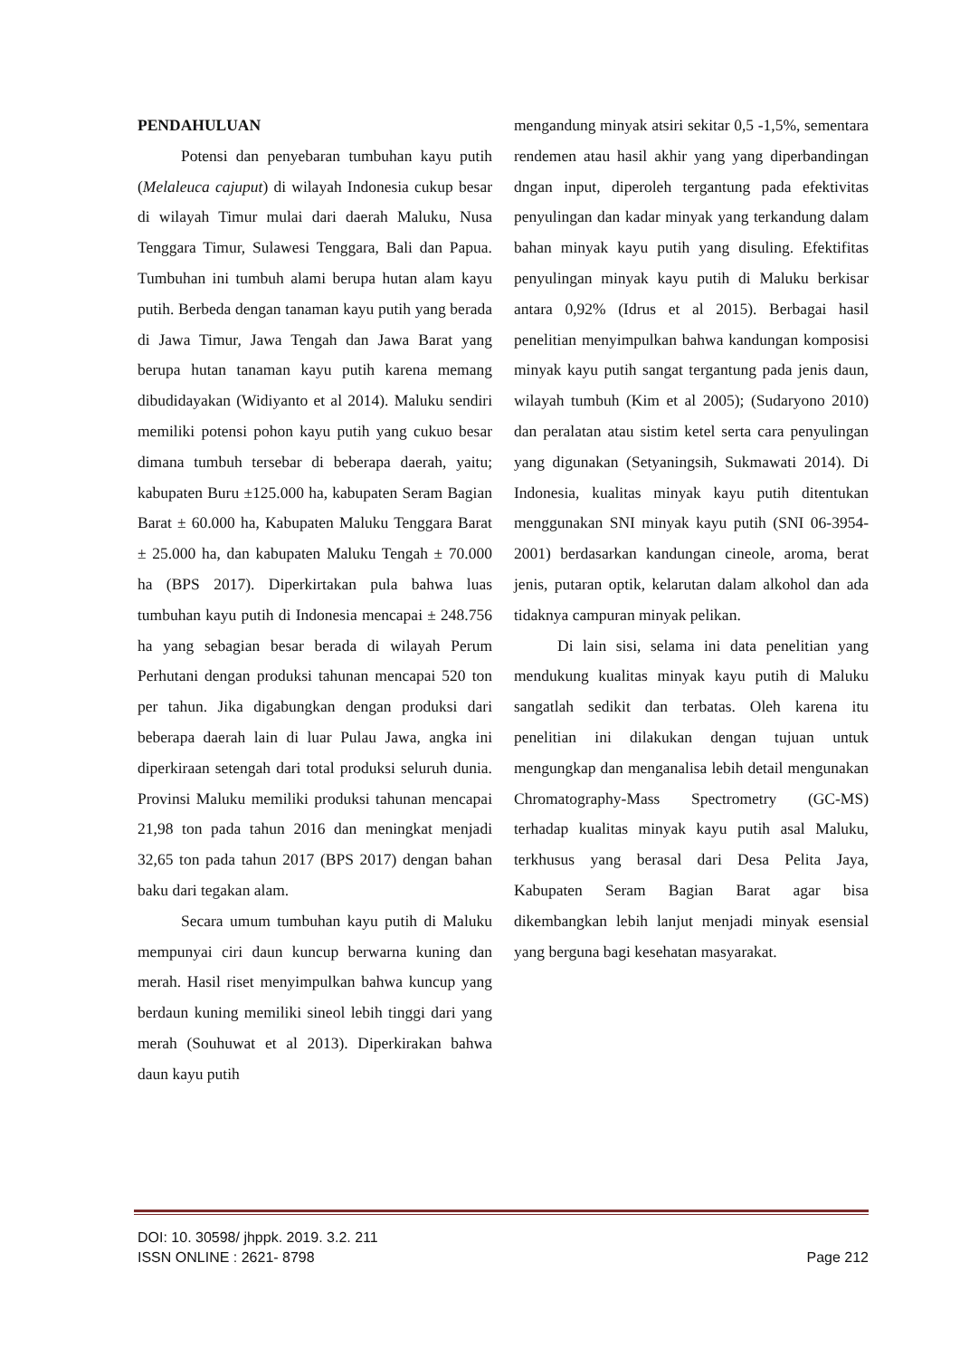PENDAHULUAN
Potensi dan penyebaran tumbuhan kayu putih (Melaleuca cajuput) di wilayah Indonesia cukup besar di wilayah Timur mulai dari daerah Maluku, Nusa Tenggara Timur, Sulawesi Tenggara, Bali dan Papua. Tumbuhan ini tumbuh alami berupa hutan alam kayu putih. Berbeda dengan tanaman kayu putih yang berada di Jawa Timur, Jawa Tengah dan Jawa Barat yang berupa hutan tanaman kayu putih karena memang dibudidayakan (Widiyanto et al 2014). Maluku sendiri memiliki potensi pohon kayu putih yang cukuo besar dimana tumbuh tersebar di beberapa daerah, yaitu; kabupaten Buru ±125.000 ha, kabupaten Seram Bagian Barat ± 60.000 ha, Kabupaten Maluku Tenggara Barat ± 25.000 ha, dan kabupaten Maluku Tengah ± 70.000 ha (BPS 2017). Diperkirtakan pula bahwa luas tumbuhan kayu putih di Indonesia mencapai ± 248.756 ha yang sebagian besar berada di wilayah Perum Perhutani dengan produksi tahunan mencapai 520 ton per tahun. Jika digabungkan dengan produksi dari beberapa daerah lain di luar Pulau Jawa, angka ini diperkiraan setengah dari total produksi seluruh dunia. Provinsi Maluku memiliki produksi tahunan mencapai 21,98 ton pada tahun 2016 dan meningkat menjadi 32,65 ton pada tahun 2017 (BPS 2017) dengan bahan baku dari tegakan alam.
Secara umum tumbuhan kayu putih di Maluku mempunyai ciri daun kuncup berwarna kuning dan merah. Hasil riset menyimpulkan bahwa kuncup yang berdaun kuning memiliki sineol lebih tinggi dari yang merah (Souhuwat et al 2013). Diperkirakan bahwa daun kayu putih
mengandung minyak atsiri sekitar 0,5 -1,5%, sementara rendemen atau hasil akhir yang yang diperbandingan dngan input, diperoleh tergantung pada efektivitas penyulingan dan kadar minyak yang terkandung dalam bahan minyak kayu putih yang disuling. Efektifitas penyulingan minyak kayu putih di Maluku berkisar antara 0,92% (Idrus et al 2015). Berbagai hasil penelitian menyimpulkan bahwa kandungan komposisi minyak kayu putih sangat tergantung pada jenis daun, wilayah tumbuh (Kim et al 2005); (Sudaryono 2010) dan peralatan atau sistim ketel serta cara penyulingan yang digunakan (Setyaningsih, Sukmawati 2014). Di Indonesia, kualitas minyak kayu putih ditentukan menggunakan SNI minyak kayu putih (SNI 06-3954-2001) berdasarkan kandungan cineole, aroma, berat jenis, putaran optik, kelarutan dalam alkohol dan ada tidaknya campuran minyak pelikan.
Di lain sisi, selama ini data penelitian yang mendukung kualitas minyak kayu putih di Maluku sangatlah sedikit dan terbatas. Oleh karena itu penelitian ini dilakukan dengan tujuan untuk mengungkap dan menganalisa lebih detail mengunakan Chromatography-Mass Spectrometry (GC-MS) terhadap kualitas minyak kayu putih asal Maluku, terkhusus yang berasal dari Desa Pelita Jaya, Kabupaten Seram Bagian Barat agar bisa dikembangkan lebih lanjut menjadi minyak esensial yang berguna bagi kesehatan masyarakat.
DOI: 10. 30598/ jhppk. 2019. 3.2. 211
ISSN ONLINE : 2621- 8798 Page 212